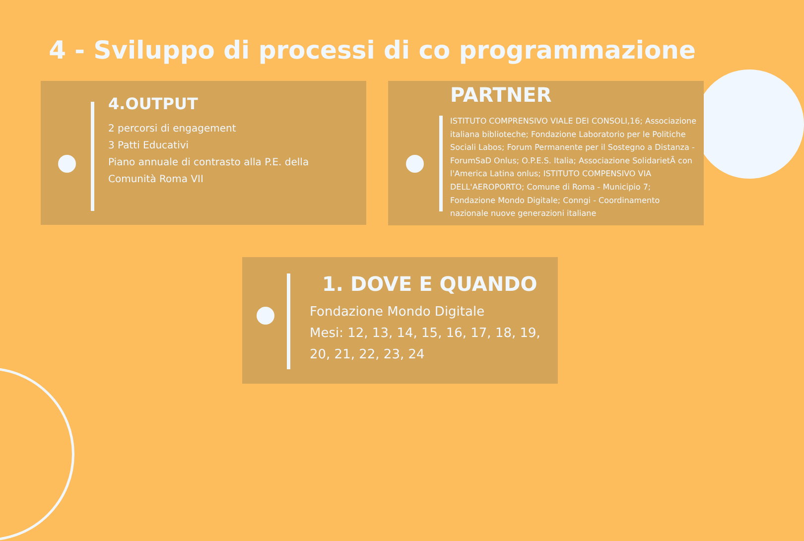4 - Sviluppo di processi di co programmazione
4.OUTPUT
2 percorsi di engagement
3 Patti Educativi
Piano annuale di contrasto alla P.E. della
Comunità Roma VII
PARTNER
ISTITUTO COMPRENSIVO VIALE DEI CONSOLI,16; Associazione italiana biblioteche; Fondazione Laboratorio per le Politiche Sociali Labos; Forum Permanente per il Sostegno a Distanza - ForumSaD Onlus; O.P.E.S. Italia; Associazione SolidarietÃ con l'America Latina onlus; ISTITUTO COMPENSIVO VIA DELL'AEROPORTO; Comune di Roma - Municipio 7; Fondazione Mondo Digitale; Conngi - Coordinamento nazionale nuove generazioni italiane
1. DOVE E QUANDO
Fondazione Mondo Digitale
Mesi: 12, 13, 14, 15, 16, 17, 18, 19, 20, 21, 22, 23, 24